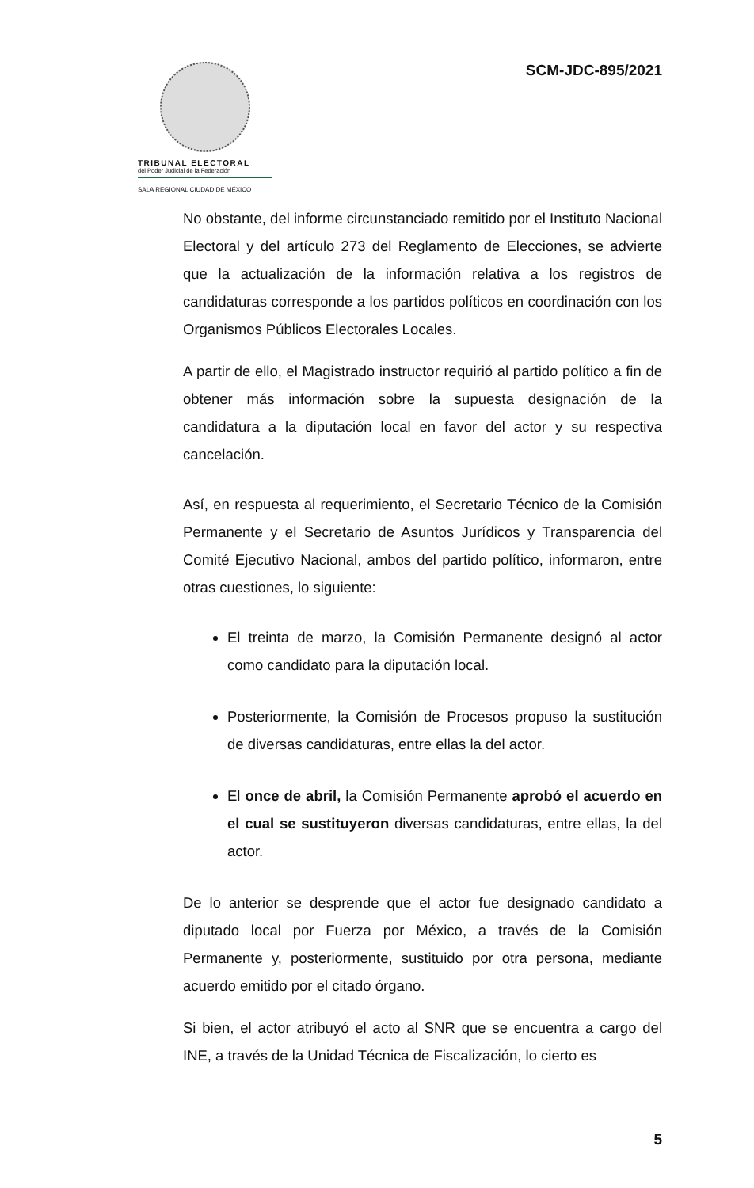TRIBUNAL ELECTORAL
del Poder Judicial de la Federación
SALA REGIONAL CIUDAD DE MÉXICO
SCM-JDC-895/2021
No obstante, del informe circunstanciado remitido por el Instituto Nacional Electoral y del artículo 273 del Reglamento de Elecciones, se advierte que la actualización de la información relativa a los registros de candidaturas corresponde a los partidos políticos en coordinación con los Organismos Públicos Electorales Locales.
A partir de ello, el Magistrado instructor requirió al partido político a fin de obtener más información sobre la supuesta designación de la candidatura a la diputación local en favor del actor y su respectiva cancelación.
Así, en respuesta al requerimiento, el Secretario Técnico de la Comisión Permanente y el Secretario de Asuntos Jurídicos y Transparencia del Comité Ejecutivo Nacional, ambos del partido político, informaron, entre otras cuestiones, lo siguiente:
El treinta de marzo, la Comisión Permanente designó al actor como candidato para la diputación local.
Posteriormente, la Comisión de Procesos propuso la sustitución de diversas candidaturas, entre ellas la del actor.
El once de abril, la Comisión Permanente aprobó el acuerdo en el cual se sustituyeron diversas candidaturas, entre ellas, la del actor.
De lo anterior se desprende que el actor fue designado candidato a diputado local por Fuerza por México, a través de la Comisión Permanente y, posteriormente, sustituido por otra persona, mediante acuerdo emitido por el citado órgano.
Si bien, el actor atribuyó el acto al SNR que se encuentra a cargo del INE, a través de la Unidad Técnica de Fiscalización, lo cierto es
5